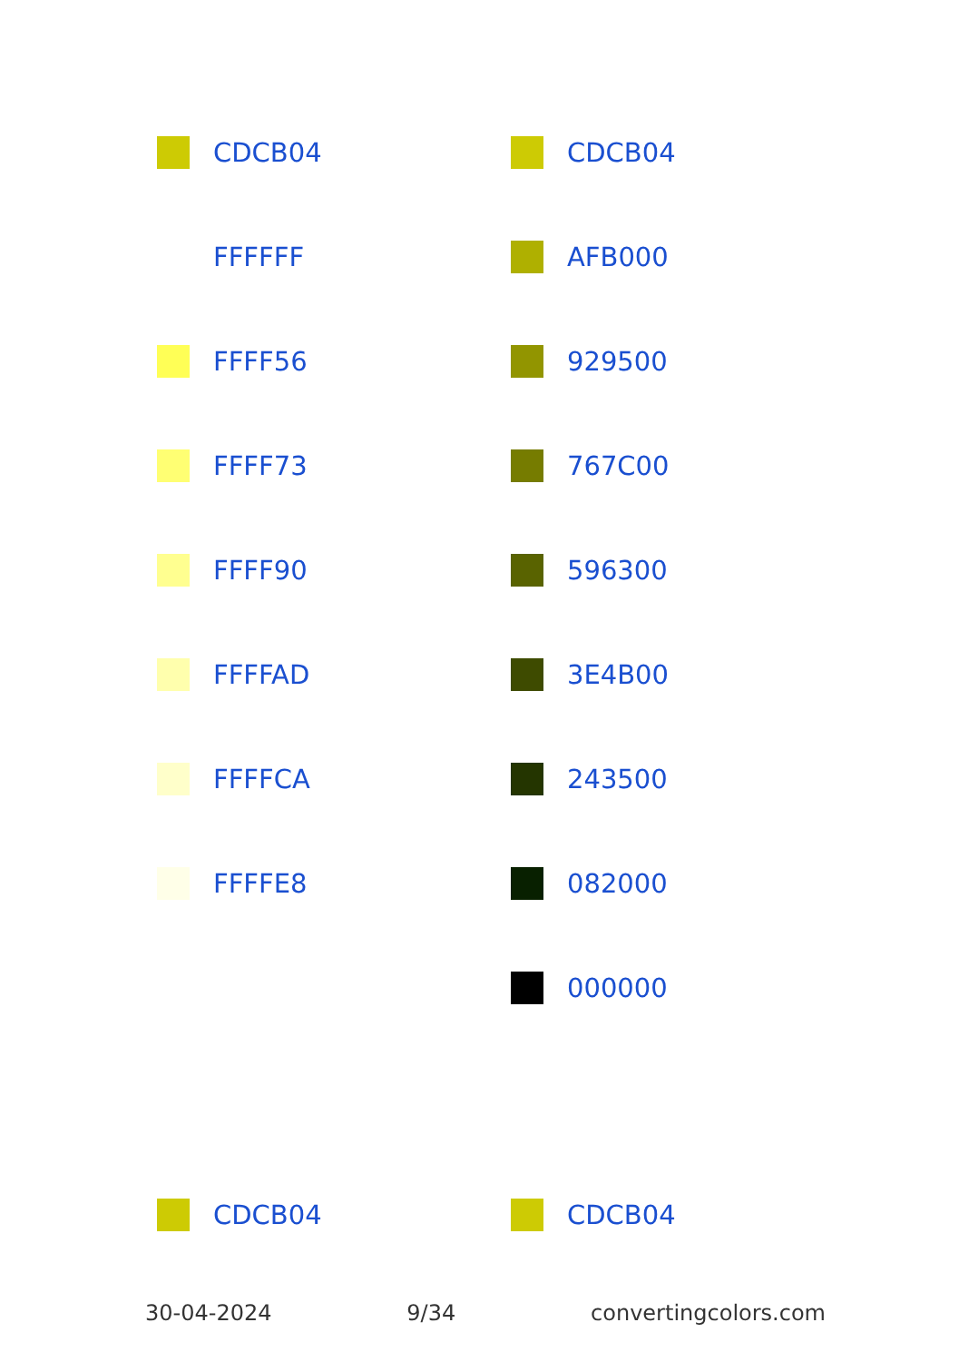CDCB04
FFFFFF
FFFF56
FFFF73
FFFF90
FFFFAD
FFFFCA
FFFFE8
CDCB04
AFB000
929500
767C00
596300
3E4B00
243500
082000
000000
CDCB04 CDCB04
30-04-2024 9/34 convertingcolors.com